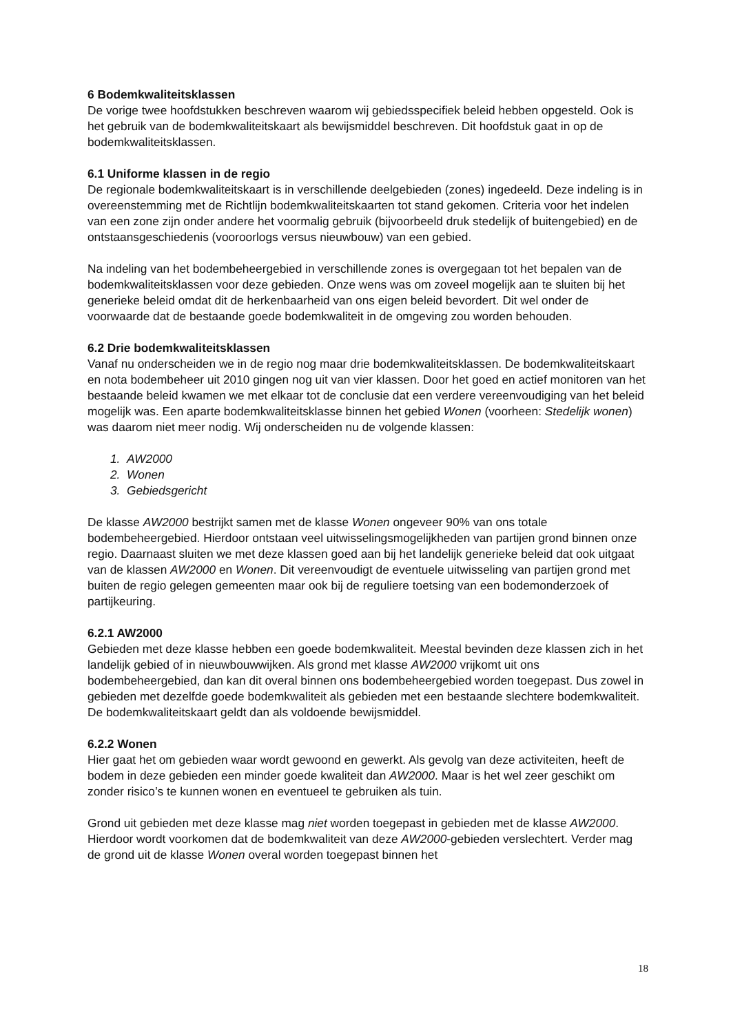6 Bodemkwaliteitsklassen
De vorige twee hoofdstukken beschreven waarom wij gebiedsspecifiek beleid hebben opgesteld. Ook is het gebruik van de bodemkwaliteitskaart als bewijsmiddel beschreven. Dit hoofdstuk gaat in op de bodemkwaliteitsklassen.
6.1 Uniforme klassen in de regio
De regionale bodemkwaliteitskaart is in verschillende deelgebieden (zones) ingedeeld. Deze indeling is in overeenstemming met de Richtlijn bodemkwaliteitskaarten tot stand gekomen. Criteria voor het indelen van een zone zijn onder andere het voormalig gebruik (bijvoorbeeld druk stedelijk of buitengebied) en de ontstaansgeschiedenis (vooroorlogs versus nieuwbouw) van een gebied.
Na indeling van het bodembeheergebied in verschillende zones is overgegaan tot het bepalen van de bodemkwaliteitsklassen voor deze gebieden. Onze wens was om zoveel mogelijk aan te sluiten bij het generieke beleid omdat dit de herkenbaarheid van ons eigen beleid bevordert. Dit wel onder de voorwaarde dat de bestaande goede bodemkwaliteit in de omgeving zou worden behouden.
6.2 Drie bodemkwaliteitsklassen
Vanaf nu onderscheiden we in de regio nog maar drie bodemkwaliteitsklassen. De bodemkwaliteitskaart en nota bodembeheer uit 2010 gingen nog uit van vier klassen. Door het goed en actief monitoren van het bestaande beleid kwamen we met elkaar tot de conclusie dat een verdere vereenvoudiging van het beleid mogelijk was. Een aparte bodemkwaliteitsklasse binnen het gebied Wonen (voorheen: Stedelijk wonen) was daarom niet meer nodig. Wij onderscheiden nu de volgende klassen:
1. AW2000
2. Wonen
3. Gebiedsgericht
De klasse AW2000 bestrijkt samen met de klasse Wonen ongeveer 90% van ons totale bodembeheergebied. Hierdoor ontstaan veel uitwisselingsmogelijkheden van partijen grond binnen onze regio. Daarnaast sluiten we met deze klassen goed aan bij het landelijk generieke beleid dat ook uitgaat van de klassen AW2000 en Wonen. Dit vereenvoudigt de eventuele uitwisseling van partijen grond met buiten de regio gelegen gemeenten maar ook bij de reguliere toetsing van een bodemonderzoek of partijkeuring.
6.2.1 AW2000
Gebieden met deze klasse hebben een goede bodemkwaliteit. Meestal bevinden deze klassen zich in het landelijk gebied of in nieuwbouwwijken. Als grond met klasse AW2000 vrijkomt uit ons bodembeheergebied, dan kan dit overal binnen ons bodembeheergebied worden toegepast. Dus zowel in gebieden met dezelfde goede bodemkwaliteit als gebieden met een bestaande slechtere bodemkwaliteit. De bodemkwaliteitskaart geldt dan als voldoende bewijsmiddel.
6.2.2 Wonen
Hier gaat het om gebieden waar wordt gewoond en gewerkt. Als gevolg van deze activiteiten, heeft de bodem in deze gebieden een minder goede kwaliteit dan AW2000. Maar is het wel zeer geschikt om zonder risico’s te kunnen wonen en eventueel te gebruiken als tuin.
Grond uit gebieden met deze klasse mag niet worden toegepast in gebieden met de klasse AW2000. Hierdoor wordt voorkomen dat de bodemkwaliteit van deze AW2000-gebieden verslechtert. Verder mag de grond uit de klasse Wonen overal worden toegepast binnen het
18